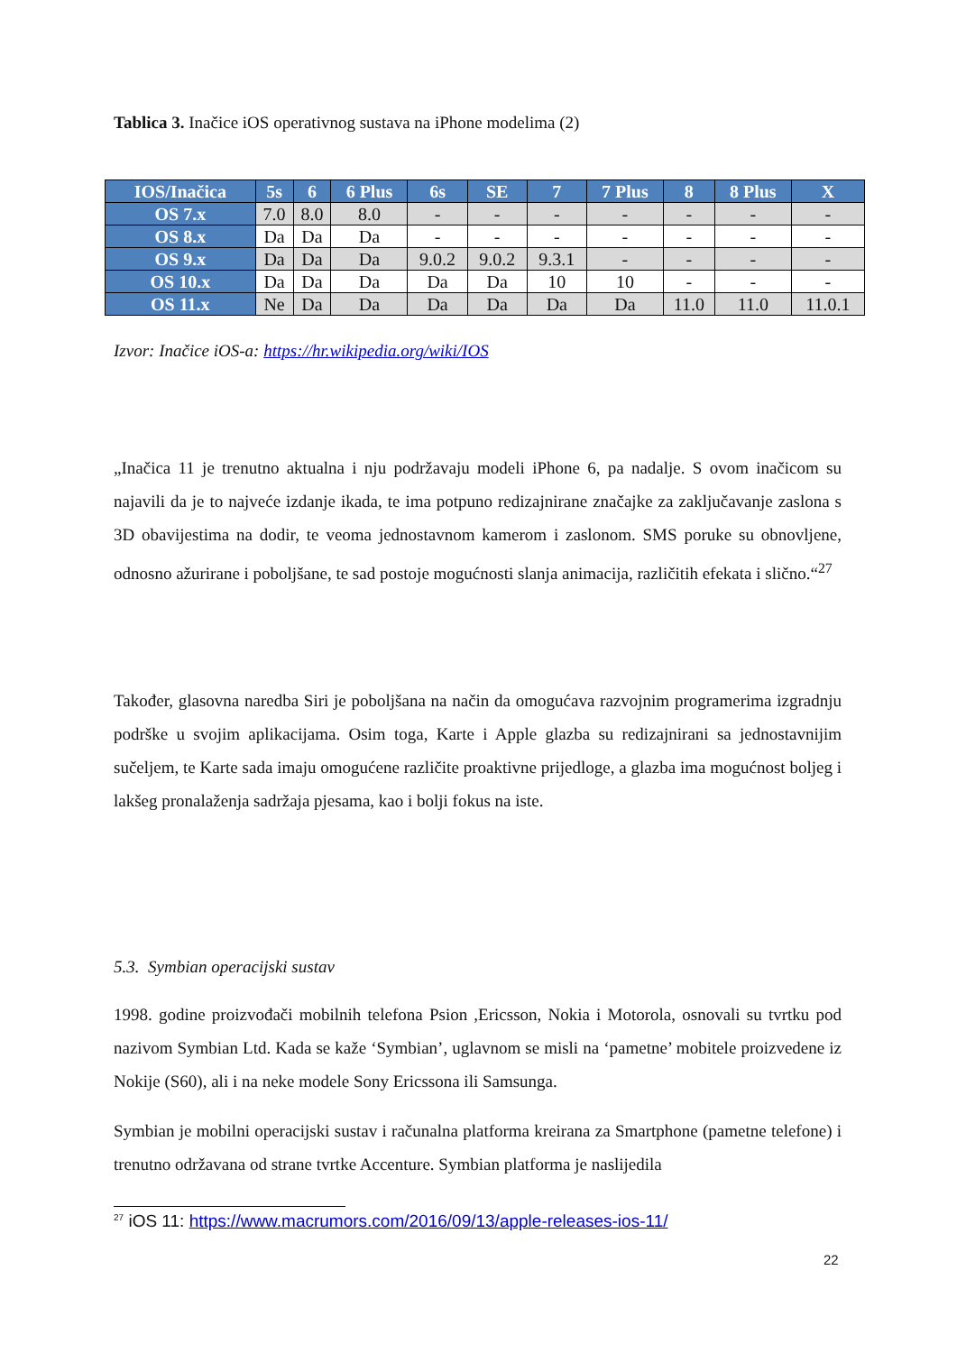Tablica 3. Inačice iOS operativnog sustava na iPhone modelima (2)
| IOS/Inačica | 5s | 6 | 6 Plus | 6s | SE | 7 | 7 Plus | 8 | 8 Plus | X |
| --- | --- | --- | --- | --- | --- | --- | --- | --- | --- | --- |
| OS 7.x | 7.0 | 8.0 | 8.0 | - | - | - | - | - | - | - |
| OS 8.x | Da | Da | Da | - | - | - | - | - | - | - |
| OS 9.x | Da | Da | Da | 9.0.2 | 9.0.2 | 9.3.1 | - | - | - | - |
| OS 10.x | Da | Da | Da | Da | Da | 10 | 10 | - | - | - |
| OS 11.x | Ne | Da | Da | Da | Da | Da | Da | 11.0 | 11.0 | 11.0.1 |
Izvor: Inačice iOS-a: https://hr.wikipedia.org/wiki/IOS
„Inačica 11 je trenutno aktualna i nju podržavaju modeli iPhone 6, pa nadalje. S ovom inačicom su najavili da je to najveće izdanje ikada, te ima potpuno redizajnirane značajke za zaključavanje zaslona s 3D obavijestima na dodir, te veoma jednostavnom kamerom i zaslonom. SMS poruke su obnovljene, odnosno ažurirane i poboljšane, te sad postoje mogućnosti slanja animacija, različitih efekata i slično.“<sup>27</sup>
Također, glasovna naredba Siri je poboljšana na način da omogućava razvojnim programerima izgradnju podrške u svojim aplikacijama. Osim toga, Karte i Apple glazba su redizajnirani sa jednostavnijim sučeljem, te Karte sada imaju omogućene različite proaktivne prijedloge, a glazba ima mogućnost boljeg i lakšeg pronalaženja sadržaja pjesama, kao i bolji fokus na iste.
5.3. Symbian operacijski sustav
1998. godine proizvođači mobilnih telefona Psion ,Ericsson, Nokia i Motorola, osnovali su tvrtku pod nazivom Symbian Ltd. Kada se kaže ‘Symbian’, uglavnom se misli na ‘pametne’ mobitele proizvedene iz Nokije (S60), ali i na neke modele Sony Ericssona ili Samsunga.
Symbian je mobilni operacijski sustav i računalna platforma kreirana za Smartphone (pametne telefone) i trenutno održavana od strane tvrtke Accenture. Symbian platforma je naslijedila
<sup>27</sup> iOS 11: https://www.macrumors.com/2016/09/13/apple-releases-ios-11/
22